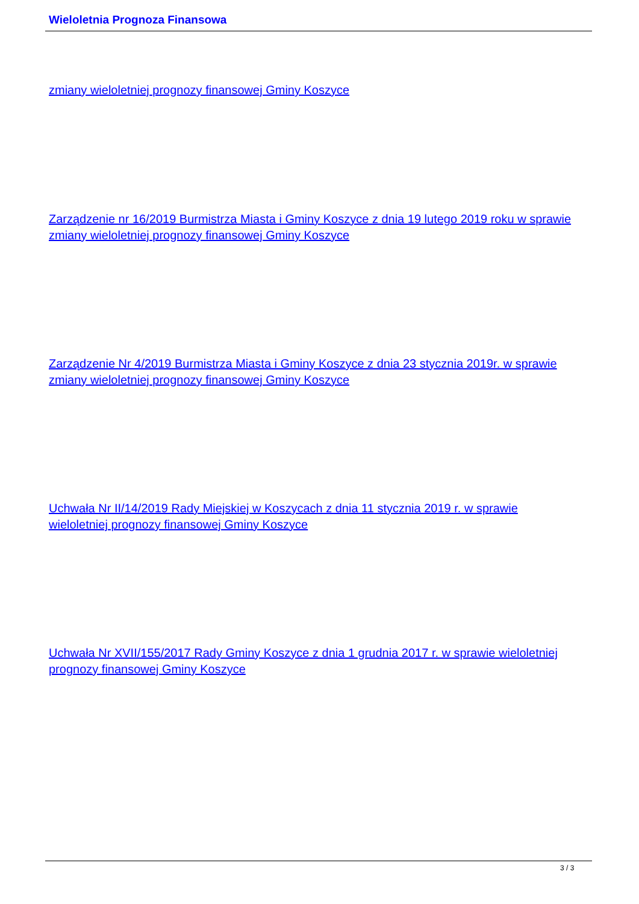Wieloletnia Prognoza Finansowa
zmiany wieloletniej prognozy finansowej Gminy Koszyce
Zarządzenie nr 16/2019 Burmistrza Miasta i Gminy Koszyce z dnia 19 lutego 2019 roku w sprawie zmiany wieloletniej prognozy finansowej Gminy Koszyce
Zarządzenie Nr 4/2019 Burmistrza Miasta i Gminy Koszyce z dnia 23 stycznia 2019r. w sprawie zmiany wieloletniej prognozy finansowej Gminy Koszyce
Uchwała Nr II/14/2019 Rady Miejskiej w Koszycach z dnia 11 stycznia 2019 r. w sprawie wieloletniej prognozy finansowej Gminy Koszyce
Uchwała Nr XVII/155/2017 Rady Gminy Koszyce z dnia 1 grudnia 2017 r. w sprawie wieloletniej prognozy finansowej Gminy Koszyce
3 / 3